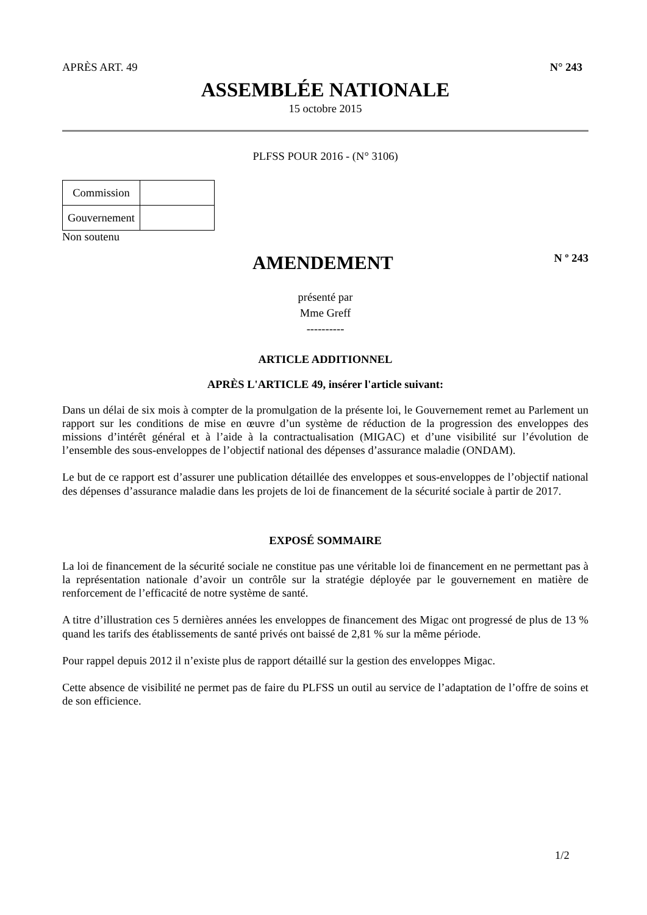APRÈS ART. 49 N° 243
ASSEMBLÉE NATIONALE
15 octobre 2015
PLFSS POUR 2016 - (N° 3106)
| Commission | |
| Gouvernement | |
Non soutenu
AMENDEMENT
N º 243
présenté par
Mme Greff
----------
ARTICLE ADDITIONNEL
APRÈS L'ARTICLE 49, insérer l'article suivant:
Dans un délai de six mois à compter de la promulgation de la présente loi, le Gouvernement remet au Parlement un rapport sur les conditions de mise en œuvre d’un système de réduction de la progression des enveloppes des missions d’intérêt général et à l’aide à la contractualisation (MIGAC) et d’une visibilité sur l’évolution de l’ensemble des sous-enveloppes de l’objectif national des dépenses d’assurance maladie (ONDAM).
Le but de ce rapport est d’assurer une publication détaillée des enveloppes et sous-enveloppes de l’objectif national des dépenses d’assurance maladie dans les projets de loi de financement de la sécurité sociale à partir de 2017.
EXPOSÉ SOMMAIRE
La loi de financement de la sécurité sociale ne constitue pas une véritable loi de financement en ne permettant pas à la représentation nationale d’avoir un contrôle sur la stratégie déployée par le gouvernement en matière de renforcement de l’efficacité de notre système de santé.
A titre d’illustration ces 5 dernières années les enveloppes de financement des Migac ont progressé de plus de 13 % quand les tarifs des établissements de santé privés ont baissé de 2,81 % sur la même période.
Pour rappel depuis 2012 il n’existe plus de rapport détaillé sur la gestion des enveloppes Migac.
Cette absence de visibilité ne permet pas de faire du PLFSS un outil au service de l’adaptation de l’offre de soins et de son efficience.
1/2